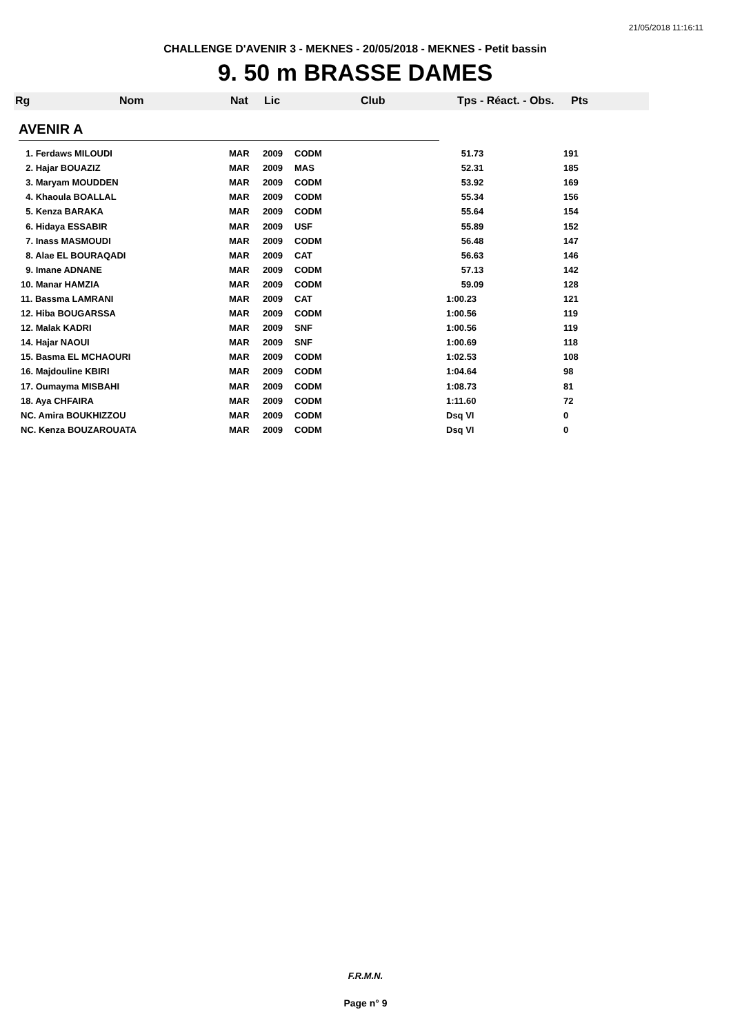21/05/2018 11:16:11
CHALLENGE D'AVENIR 3 - MEKNES - 20/05/2018 - MEKNES - Petit bassin
9. 50 m BRASSE DAMES
Rg Nom Nat Lic Club Tps - Réact. - Obs. Pts
AVENIR A
| 1. Ferdaws MILOUDI | MAR | 2009 | CODM | 51.73 | 191 |
| 2. Hajar BOUAZIZ | MAR | 2009 | MAS | 52.31 | 185 |
| 3. Maryam MOUDDEN | MAR | 2009 | CODM | 53.92 | 169 |
| 4. Khaoula BOALLAL | MAR | 2009 | CODM | 55.34 | 156 |
| 5. Kenza BARAKA | MAR | 2009 | CODM | 55.64 | 154 |
| 6. Hidaya ESSABIR | MAR | 2009 | USF | 55.89 | 152 |
| 7. Inass MASMOUDI | MAR | 2009 | CODM | 56.48 | 147 |
| 8. Alae EL BOURAQADI | MAR | 2009 | CAT | 56.63 | 146 |
| 9. Imane ADNANE | MAR | 2009 | CODM | 57.13 | 142 |
| 10. Manar HAMZIA | MAR | 2009 | CODM | 59.09 | 128 |
| 11. Bassma LAMRANI | MAR | 2009 | CAT | 1:00.23 | 121 |
| 12. Hiba BOUGARSSA | MAR | 2009 | CODM | 1:00.56 | 119 |
| 12. Malak KADRI | MAR | 2009 | SNF | 1:00.56 | 119 |
| 14. Hajar NAOUI | MAR | 2009 | SNF | 1:00.69 | 118 |
| 15. Basma EL MCHAOURI | MAR | 2009 | CODM | 1:02.53 | 108 |
| 16. Majdouline KBIRI | MAR | 2009 | CODM | 1:04.64 | 98 |
| 17. Oumayma MISBAHI | MAR | 2009 | CODM | 1:08.73 | 81 |
| 18. Aya CHFAIRA | MAR | 2009 | CODM | 1:11.60 | 72 |
| NC. Amira BOUKHIZZOU | MAR | 2009 | CODM | Dsq VI | 0 |
| NC. Kenza BOUZAROUATA | MAR | 2009 | CODM | Dsq VI | 0 |
F.R.M.N.
Page n° 9